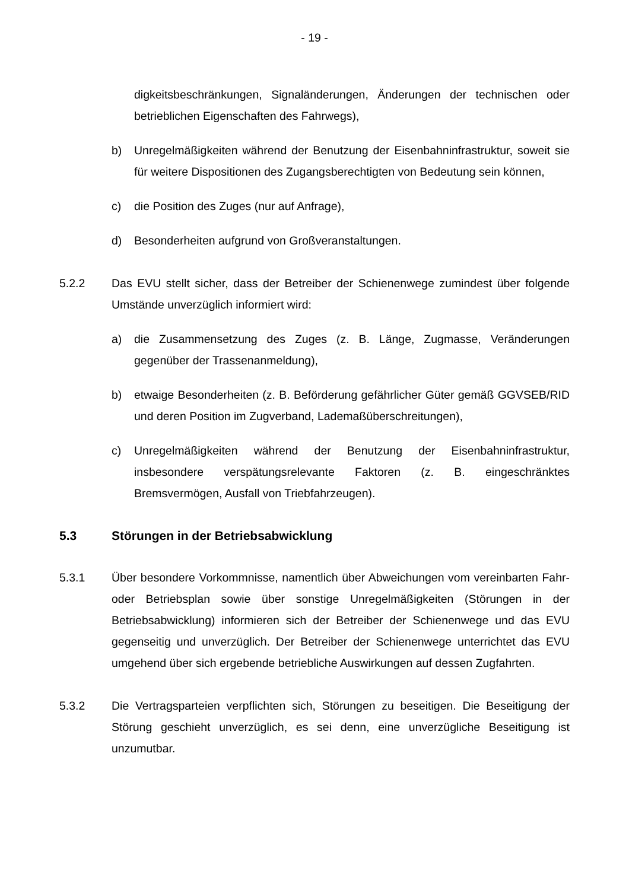- 19 -
digkeitsbeschränkungen, Signaländerungen, Änderungen der technischen oder betrieblichen Eigenschaften des Fahrwegs),
b) Unregelmäßigkeiten während der Benutzung der Eisenbahninfrastruktur, soweit sie für weitere Dispositionen des Zugangsberechtigten von Bedeutung sein können,
c) die Position des Zuges (nur auf Anfrage),
d) Besonderheiten aufgrund von Großveranstaltungen.
5.2.2 Das EVU stellt sicher, dass der Betreiber der Schienenwege zumindest über folgende Umstände unverzüglich informiert wird:
a) die Zusammensetzung des Zuges (z. B. Länge, Zugmasse, Veränderungen gegenüber der Trassenanmeldung),
b) etwaige Besonderheiten (z. B. Beförderung gefährlicher Güter gemäß GGVSEB/RID und deren Position im Zugverband, Lademaßüberschreitungen),
c) Unregelmäßigkeiten während der Benutzung der Eisenbahninfrastruktur, insbesondere verspätungsrelevante Faktoren (z. B. eingeschränktes Bremsvermögen, Ausfall von Triebfahrzeugen).
5.3 Störungen in der Betriebsabwicklung
5.3.1 Über besondere Vorkommnisse, namentlich über Abweichungen vom vereinbarten Fahr- oder Betriebsplan sowie über sonstige Unregelmäßigkeiten (Störungen in der Betriebsabwicklung) informieren sich der Betreiber der Schienenwege und das EVU gegenseitig und unverzüglich. Der Betreiber der Schienenwege unterrichtet das EVU umgehend über sich ergebende betriebliche Auswirkungen auf dessen Zugfahrten.
5.3.2 Die Vertragsparteien verpflichten sich, Störungen zu beseitigen. Die Beseitigung der Störung geschieht unverzüglich, es sei denn, eine unverzügliche Beseitigung ist unzumutbar.